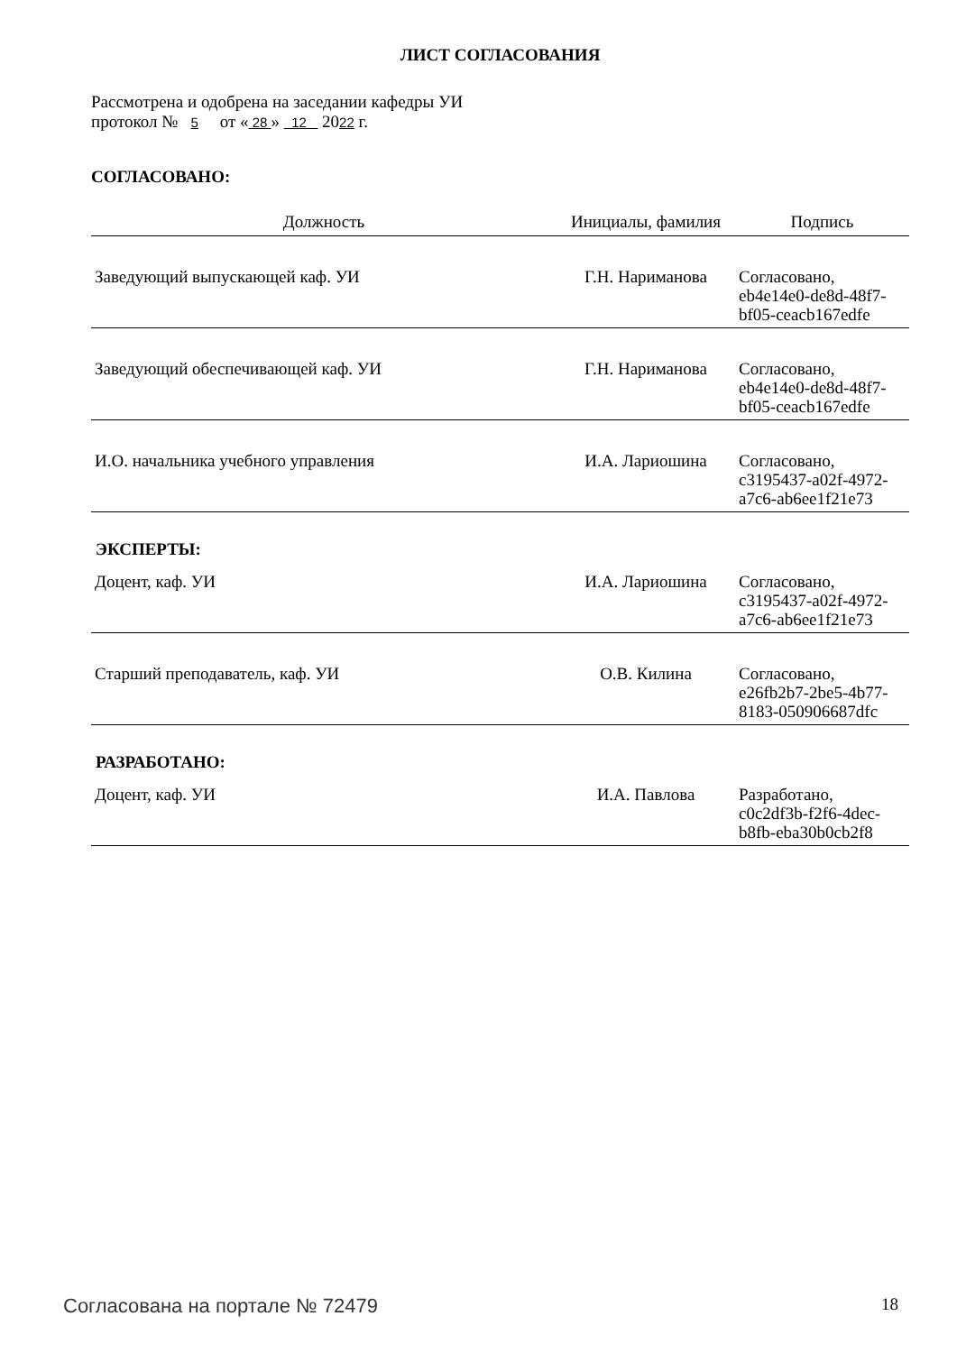ЛИСТ СОГЛАСОВАНИЯ
Рассмотрена и одобрена на заседании кафедры УИ
протокол № 5 от « 28 » 12 2022 г.
СОГЛАСОВАНО:
| Должность | Инициалы, фамилия | Подпись |
| --- | --- | --- |
| Заведующий выпускающей каф. УИ | Г.Н. Нариманова | Согласовано, eb4e14e0-de8d-48f7- bf05-ceacb167edfe |
| Заведующий обеспечивающей каф. УИ | Г.Н. Нариманова | Согласовано, eb4e14e0-de8d-48f7- bf05-ceacb167edfe |
| И.О. начальника учебного управления | И.А. Лариошина | Согласовано, c3195437-a02f-4972- a7c6-ab6ee1f21e73 |
ЭКСПЕРТЫ:
| Доцент, каф. УИ | И.А. Лариошина | Согласовано, c3195437-a02f-4972- a7c6-ab6ee1f21e73 |
| Старший преподаватель, каф. УИ | О.В. Килина | Согласовано, e26fb2b7-2be5-4b77- 8183-050906687dfc |
РАЗРАБОТАНО:
| Доцент, каф. УИ | И.А. Павлова | Разработано, c0c2df3b-f2f6-4dec- b8fb-eba30b0cb2f8 |
Согласована на портале № 72479 18